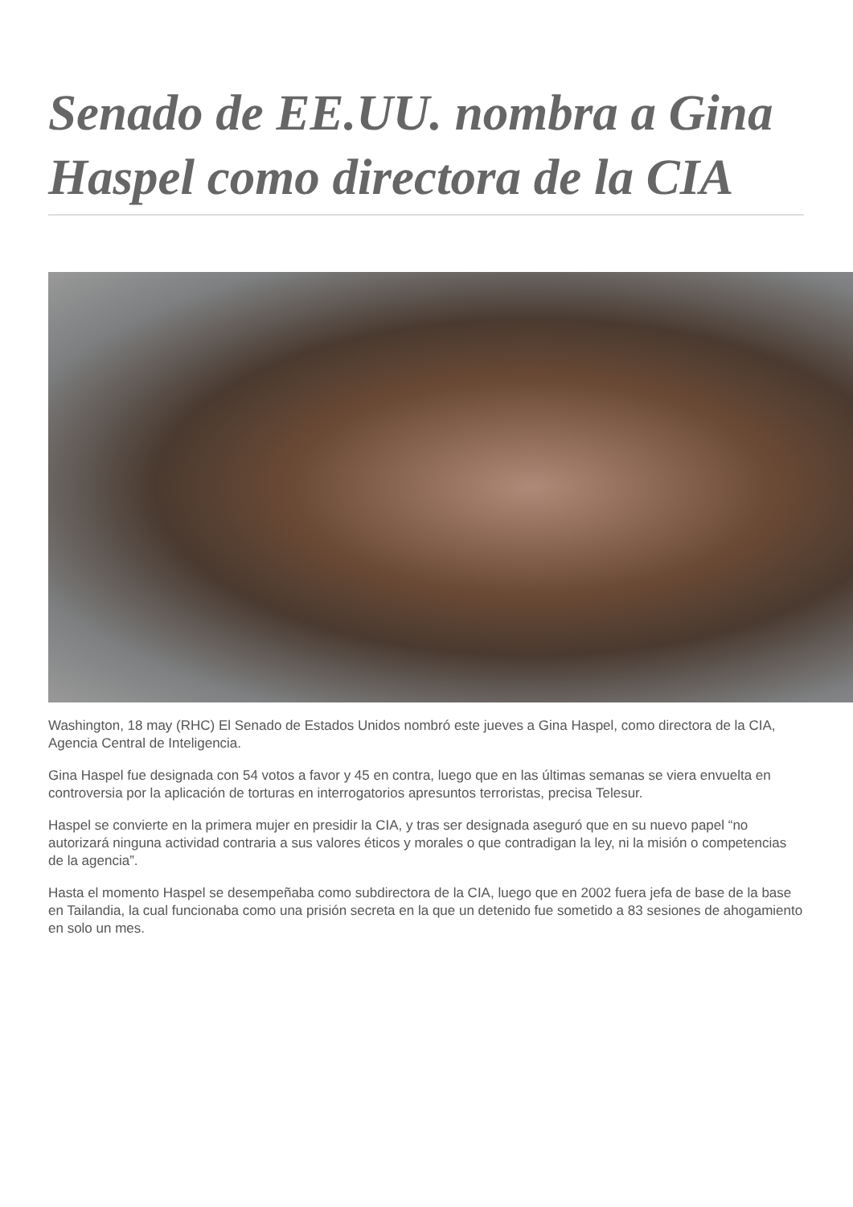Senado de EE.UU. nombra a Gina Haspel como directora de la CIA
Washington, 18 may (RHC) El Senado de Estados Unidos nombró este jueves a Gina Haspel, como directora de la CIA, Agencia Central de Inteligencia.
Gina Haspel fue designada con 54 votos a favor y 45 en contra, luego que en las últimas semanas se viera envuelta en controversia por la aplicación de torturas en interrogatorios apresuntos terroristas, precisa Telesur.
Haspel se convierte en la primera mujer en presidir la CIA, y tras ser designada aseguró que en su nuevo papel “no autorizará ninguna actividad contraria a sus valores éticos y morales o que contradigan la ley, ni la misión o competencias de la agencia”.
Hasta el momento Haspel se desempeñaba como subdirectora de la CIA, luego que en 2002 fuera jefa de base de la base en Tailandia, la cual funcionaba como una prisión secreta en la que un detenido fue sometido a 83 sesiones de ahogamiento en solo un mes.